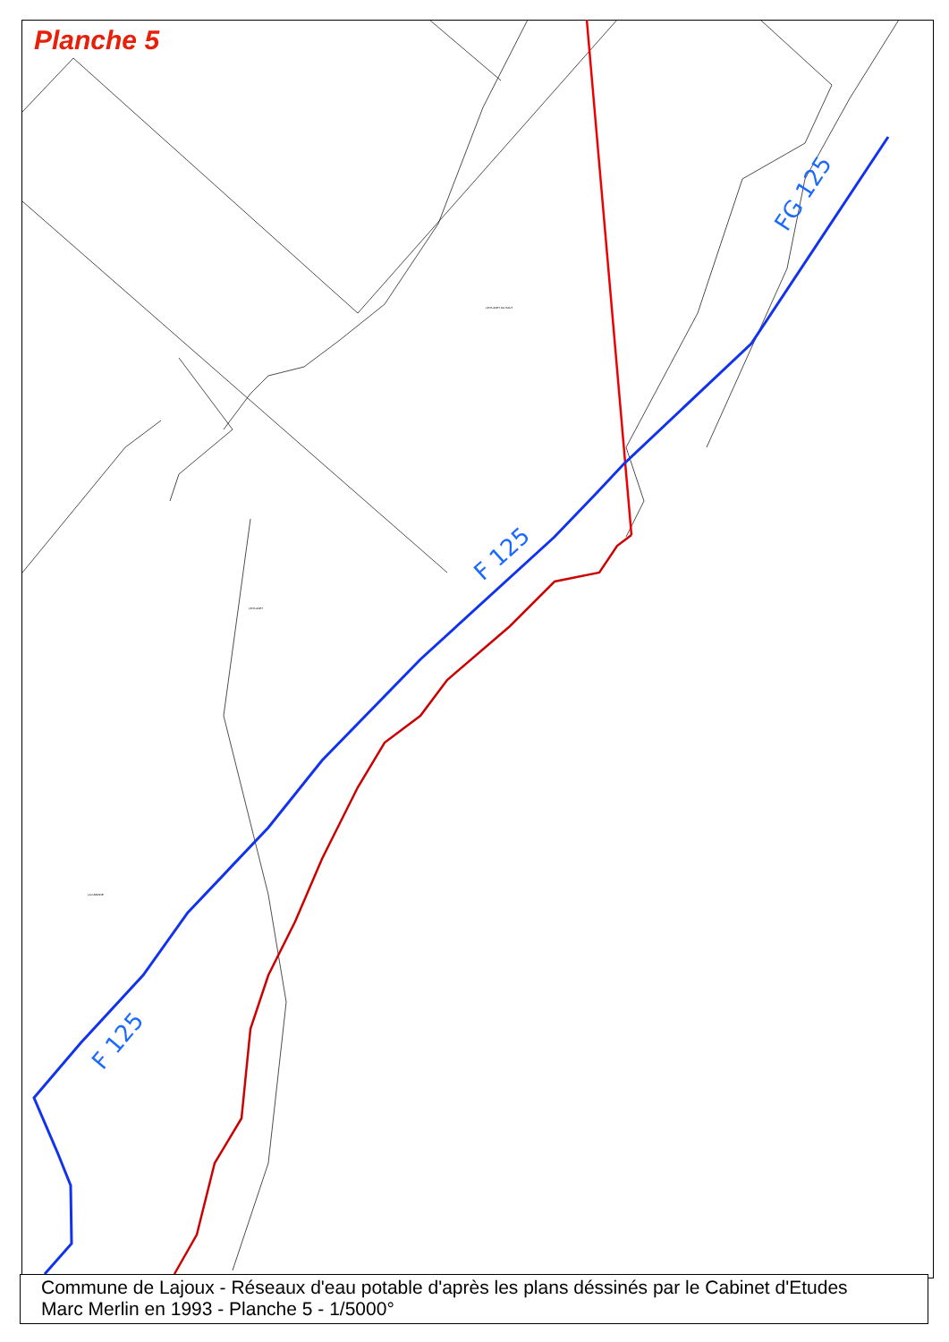FG 125
F 125
F 125
LE PLANET DU HAUT
LE PLANET
LA CABRINE
Planche 5
Commune de Lajoux - Réseaux d'eau potable d'après les plans déssinés par le Cabinet d'Etudes
Marc Merlin en 1993 - Planche 5 - 1/5000°